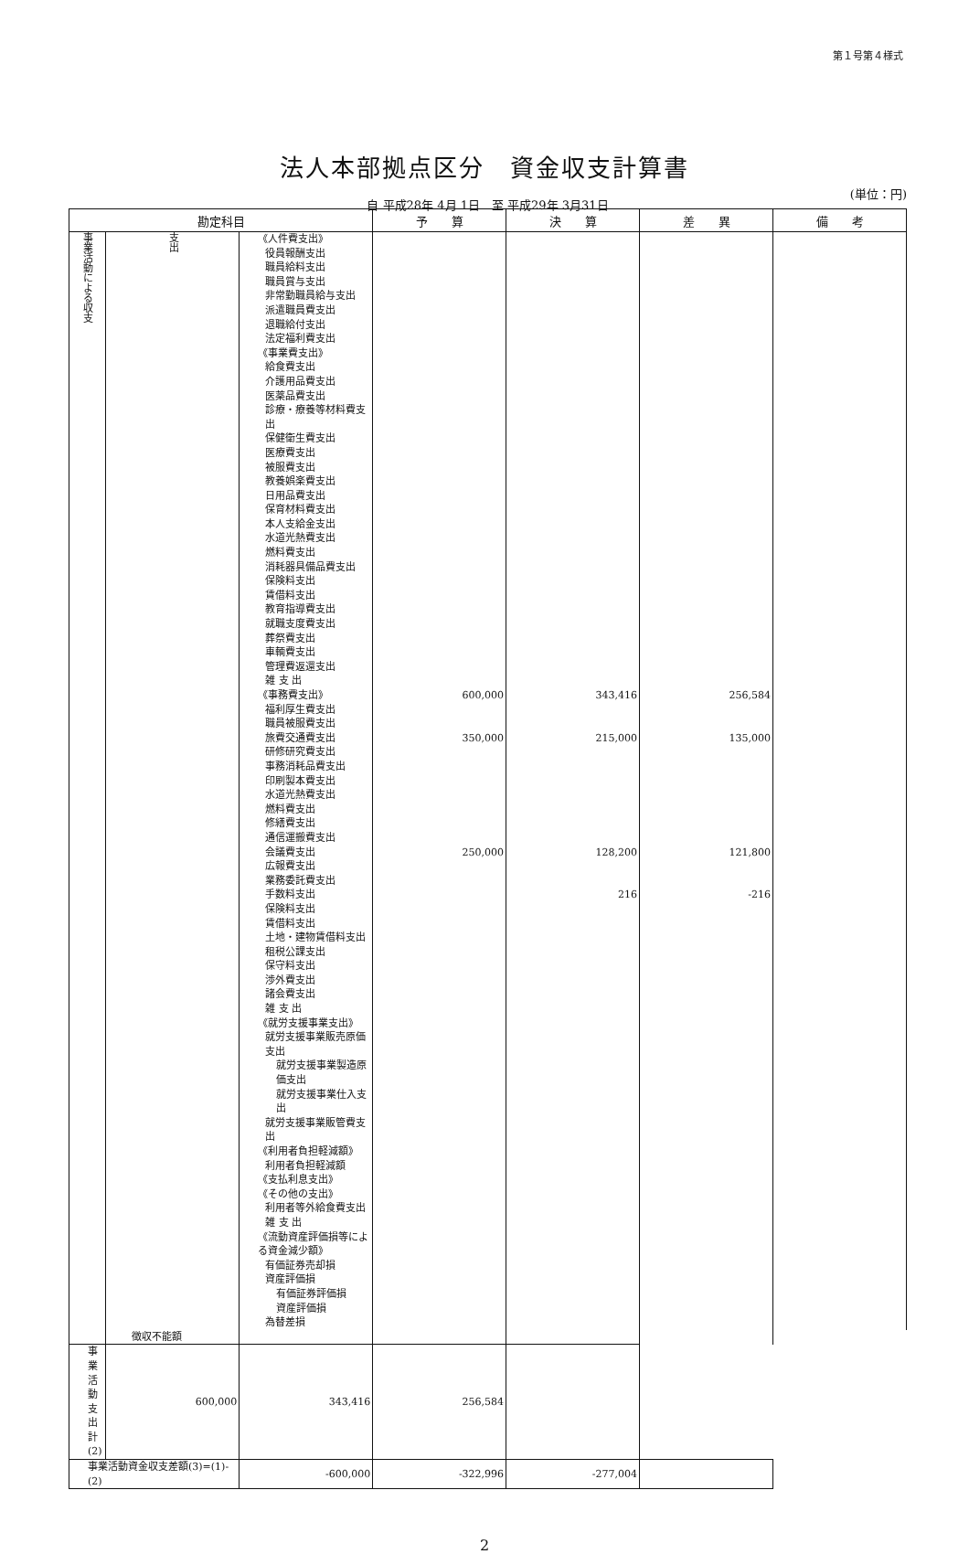第１号第４様式
法人本部拠点区分　資金収支計算書
自 平成28年 4月 1日　至 平成29年 3月31日
(単位：円)
| 勘定科目 | | | 予 算 | 決 算 | 差 異 | 備 考 |
| --- | --- | --- | --- | --- | --- | --- |
| 事業活動による収支 | 支出 | 《人件費支出》 | | | | |
| | | 役員報酬支出 | | | | |
| | | 職員給料支出 | | | | |
| | | 職員賞与支出 | | | | |
| | | 非常勤職員給与支出 | | | | |
| | | 派遣職員費支出 | | | | |
| | | 退職給付支出 | | | | |
| | | 法定福利費支出 | | | | |
| | | 《事業費支出》 | | | | |
| | | 給食費支出 | | | | |
| | | 介護用品費支出 | | | | |
| | | 医薬品費支出 | | | | |
| | | 診療・療養等材料費支出 | | | | |
| | | 保健衛生費支出 | | | | |
| | | 医療費支出 | | | | |
| | | 被服費支出 | | | | |
| | | 教養娯楽費支出 | | | | |
| | | 日用品費支出 | | | | |
| | | 保育材料費支出 | | | | |
| | | 本人支給金支出 | | | | |
| | | 水道光熱費支出 | | | | |
| | | 燃料費支出 | | | | |
| | | 消耗器具備品費支出 | | | | |
| | | 保険料支出 | | | | |
| | | 賃借料支出 | | | | |
| | | 教育指導費支出 | | | | |
| | | 就職支度費支出 | | | | |
| | | 葬祭費支出 | | | | |
| | | 車輌費支出 | | | | |
| | | 管理費返還支出 | | | | |
| | | 雑 支 出 | | | | |
| | | 《事務費支出》 | 600,000 | 343,416 | 256,584 | |
| | | 福利厚生費支出 | | | | |
| | | 職員被服費支出 | | | | |
| | | 旅費交通費支出 | 350,000 | 215,000 | 135,000 | |
| | | 研修研究費支出 | | | | |
| | | 事務消耗品費支出 | | | | |
| | | 印刷製本費支出 | | | | |
| | | 水道光熱費支出 | | | | |
| | | 燃料費支出 | | | | |
| | | 修繕費支出 | | | | |
| | | 通信運搬費支出 | | | | |
| | | 会議費支出 | 250,000 | 128,200 | 121,800 | |
| | | 広報費支出 | | | | |
| | | 業務委託費支出 | | | | |
| | | 手数料支出 | | 216 | -216 | |
| | | 保険料支出 | | | | |
| | | 賃借料支出 | | | | |
| | | 土地・建物賃借料支出 | | | | |
| | | 租税公課支出 | | | | |
| | | 保守料支出 | | | | |
| | | 渉外費支出 | | | | |
| | | 諸会費支出 | | | | |
| | | 雑 支 出 | | | | |
| | | 《就労支援事業支出》 | | | | |
| | | 就労支援事業販売原価支出 | | | | |
| | | 就労支援事業製造原価支出 | | | | |
| | | 就労支援事業仕入支出 | | | | |
| | | 就労支援事業販管費支出 | | | | |
| | | 《利用者負担軽減額》 | | | | |
| | | 利用者負担軽減額 | | | | |
| | | 《支払利息支出》 | | | | |
| | | 《その他の支出》 | | | | |
| | | 利用者等外給食費支出 | | | | |
| | | 雑 支 出 | | | | |
| | | 《流動資産評価損等による資金減少額》 | | | | |
| | | 有価証券売却損 | | | | |
| | | 資産評価損 | | | | |
| | | 有価証券評価損 | | | | |
| | | 資産評価損 | | | | |
| | | 為替差損 | | | | |
| | 徴収不能額 | | | | | |
| 事業活動支出計(2) | 600,000 | 343,416 | 256,584 | | | |
| 事業活動資金収支差額(3)=(1)-(2) | | -600,000 | -322,996 | -277,004 | | |
2